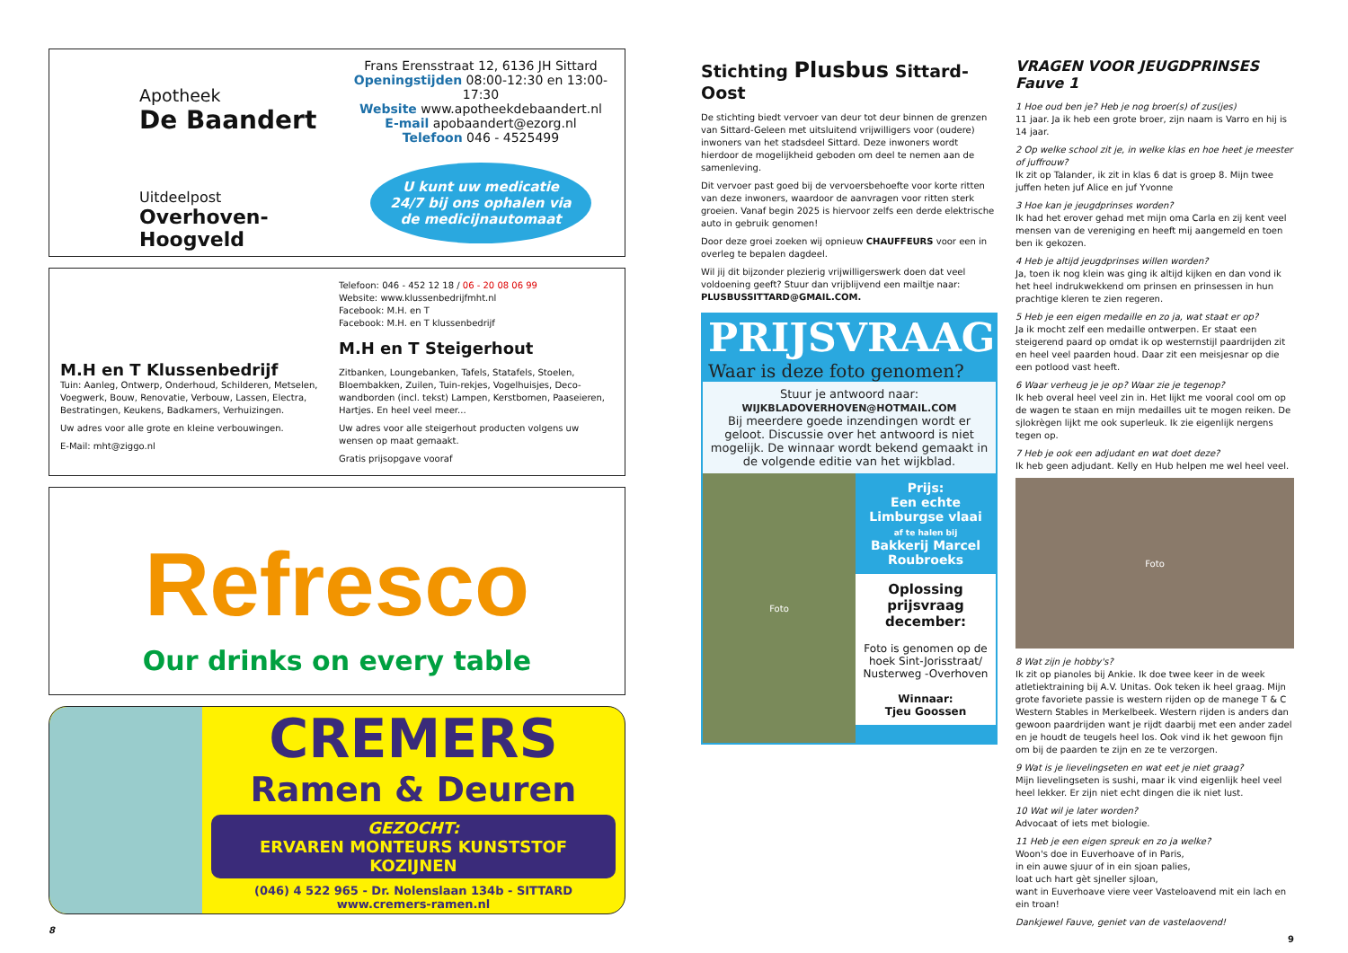Apotheek
De Baandert
Uitdeelpost
Overhoven-Hoogveld
Frans Erensstraat 12, 6136 JH Sittard
Openingstijden 08:00-12:30 en 13:00-17:30
Website www.apotheekdebaandert.nl
E-mail apobaandert@ezorg.nl
Telefoon 046 - 4525499
U kunt uw medicatie 24/7 bij ons ophalen via de medicijnautomaat
M.H en T Klussenbedrijf
Tuin: Aanleg, Ontwerp, Onderhoud, Schilderen, Metselen, Voegwerk, Bouw, Renovatie, Verbouw, Lassen, Electra, Bestratingen, Keukens, Badkamers, Verhuizingen.
Uw adres voor alle grote en kleine verbouwingen.
E-Mail: mht@ziggo.nl
Telefoon: 046 - 452 12 18 / 06 - 20 08 06 99
Website: www.klussenbedrijfmht.nl
Facebook: M.H. en T
Facebook: M.H. en T klussenbedrijf
M.H en T Steigerhout
Zitbanken, Loungebanken, Tafels, Statafels, Stoelen, Bloembakken, Zuilen, Tuin-rekjes, Vogelhuisjes, Deco-wandborden (incl. tekst) Lampen, Kerstbomen, Paaseieren, Hartjes. En heel veel meer...
Uw adres voor alle steigerhout producten volgens uw wensen op maat gemaakt.
Gratis prijsopgave vooraf
Refresco
Our drinks on every table
CREMERS
Ramen & Deuren
GEZOCHT:
ERVAREN MONTEURS KUNSTSTOF KOZIJNEN
(046) 4 522 965 - Dr. Nolenslaan 134b - SITTARD
www.cremers-ramen.nl
8
Stichting Plusbus Sittard-Oost
De stichting biedt vervoer van deur tot deur binnen de grenzen van Sittard-Geleen met uitsluitend vrijwilligers voor (oudere) inwoners van het stadsdeel Sittard. Deze inwoners wordt hierdoor de mogelijkheid geboden om deel te nemen aan de samenleving.
Dit vervoer past goed bij de vervoersbehoefte voor korte ritten van deze inwoners, waardoor de aanvragen voor ritten sterk groeien. Vanaf begin 2025 is hiervoor zelfs een derde elektrische auto in gebruik genomen!
Door deze groei zoeken wij opnieuw CHAUFFEURS voor een in overleg te bepalen dagdeel.
Wil jij dit bijzonder plezierig vrijwilligerswerk doen dat veel voldoening geeft? Stuur dan vrijblijvend een mailtje naar: PLUSBUSSITTARD@GMAIL.COM.
PRIJSVRAAG
Waar is deze foto genomen?
Stuur je antwoord naar:
WIJKBLADOVERHOVEN@HOTMAIL.COM
Bij meerdere goede inzendingen wordt er geloot. Discussie over het antwoord is niet mogelijk. De winnaar wordt bekend gemaakt in de volgende editie van het wijkblad.
Foto
Prijs:
Een echte Limburgse vlaai
af te halen bij
Bakkerij Marcel Roubroeks
Oplossing prijsvraag december:
Foto is genomen op de hoek Sint-Jorisstraat/ Nusterweg -Overhoven
Winnaar:
Tjeu Goossen
VRAGEN VOOR JEUGDPRINSES Fauve 1
1 Hoe oud ben je? Heb je nog broer(s) of zus(jes)
11 jaar. Ja ik heb een grote broer, zijn naam is Varro en hij is 14 jaar.
2 Op welke school zit je, in welke klas en hoe heet je meester of juffrouw?
Ik zit op Talander, ik zit in klas 6 dat is groep 8. Mijn twee juffen heten juf Alice en juf Yvonne
3 Hoe kan je jeugdprinses worden?
Ik had het erover gehad met mijn oma Carla en zij kent veel mensen van de vereniging en heeft mij aangemeld en toen ben ik gekozen.
4 Heb je altijd jeugdprinses willen worden?
Ja, toen ik nog klein was ging ik altijd kijken en dan vond ik het heel indrukwekkend om prinsen en prinsessen in hun prachtige kleren te zien regeren.
5 Heb je een eigen medaille en zo ja, wat staat er op?
Ja ik mocht zelf een medaille ontwerpen. Er staat een steigerend paard op omdat ik op westernstijl paardrijden zit en heel veel paarden houd. Daar zit een meisjesnar op die een potlood vast heeft.
6 Waar verheug je je op? Waar zie je tegenop?
Ik heb overal heel veel zin in. Het lijkt me vooral cool om op de wagen te staan en mijn medailles uit te mogen reiken. De sjlokrègen lijkt me ook superleuk. Ik zie eigenlijk nergens tegen op.
7 Heb je ook een adjudant en wat doet deze?
Ik heb geen adjudant. Kelly en Hub helpen me wel heel veel.
Foto
8 Wat zijn je hobby's?
Ik zit op pianoles bij Ankie. Ik doe twee keer in de week atletiektraining bij A.V. Unitas. Ook teken ik heel graag. Mijn grote favoriete passie is western rijden op de manege T & C Western Stables in Merkelbeek. Western rijden is anders dan gewoon paardrijden want je rijdt daarbij met een ander zadel en je houdt de teugels heel los. Ook vind ik het gewoon fijn om bij de paarden te zijn en ze te verzorgen.
9 Wat is je lievelingseten en wat eet je niet graag?
Mijn lievelingseten is sushi, maar ik vind eigenlijk heel veel heel lekker. Er zijn niet echt dingen die ik niet lust.
10 Wat wil je later worden?
Advocaat of iets met biologie.
11 Heb je een eigen spreuk en zo ja welke?
Woon's doe in Euverhoave of in Paris,
in ein auwe sjuur of in ein sjoan palies,
loat uch hart gèt sjneller sjloan,
want in Euverhoave viere veer Vasteloavend mit ein lach en ein troan!
Dankjewel Fauve, geniet van de vastelaovend!
9